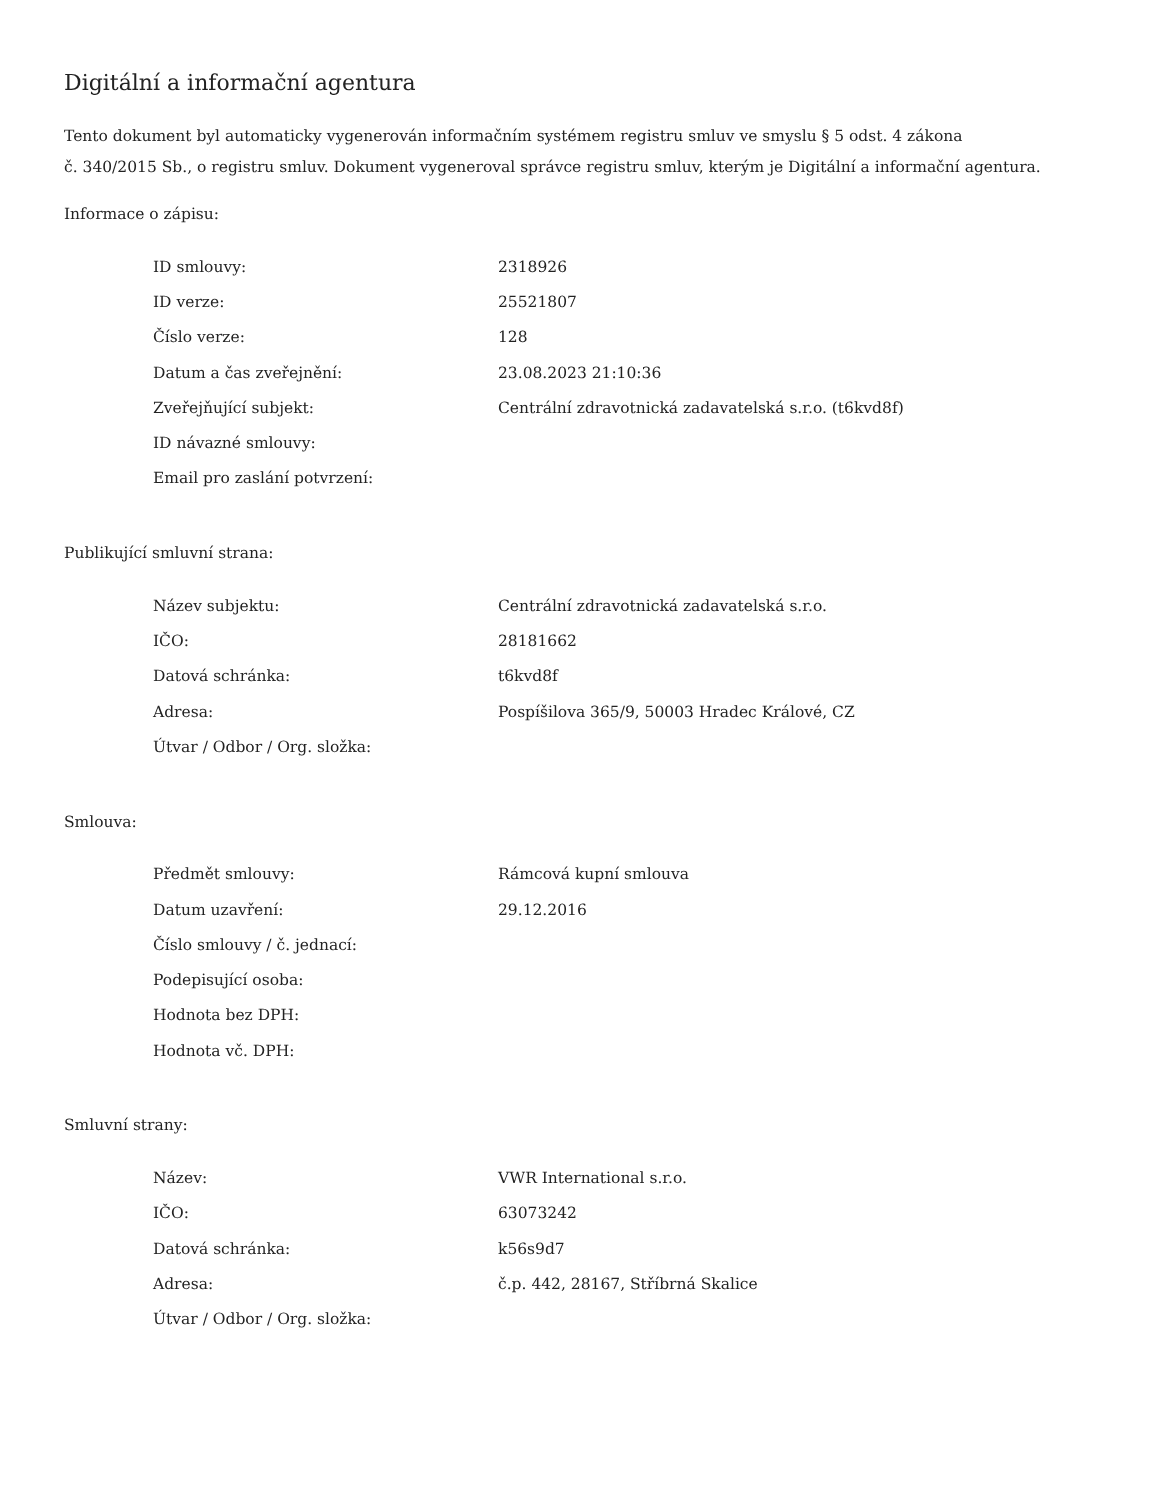Digitální a informační agentura
Tento dokument byl automaticky vygenerován informačním systémem registru smluv ve smyslu § 5 odst. 4 zákona
č. 340/2015 Sb., o registru smluv. Dokument vygeneroval správce registru smluv, kterým je Digitální a informační agentura.
Informace o zápisu:
| ID smlouvy: | 2318926 |
| ID verze: | 25521807 |
| Číslo verze: | 128 |
| Datum a čas zveřejnění: | 23.08.2023 21:10:36 |
| Zveřejňující subjekt: | Centrální zdravotnická zadavatelská s.r.o. (t6kvd8f) |
| ID návazné smlouvy: | |
| Email pro zaslání potvrzení: | |
Publikující smluvní strana:
| Název subjektu: | Centrální zdravotnická zadavatelská s.r.o. |
| IČO: | 28181662 |
| Datová schránka: | t6kvd8f |
| Adresa: | Pospíšilova 365/9, 50003 Hradec Králové, CZ |
| Útvar / Odbor / Org. složka: | |
Smlouva:
| Předmět smlouvy: | Rámcová kupní smlouva |
| Datum uzavření: | 29.12.2016 |
| Číslo smlouvy / č. jednací: | |
| Podepisující osoba: | |
| Hodnota bez DPH: | |
| Hodnota vč. DPH: | |
Smluvní strany:
| Název: | VWR International s.r.o. |
| IČO: | 63073242 |
| Datová schránka: | k56s9d7 |
| Adresa: | č.p. 442, 28167, Stříbrná Skalice |
| Útvar / Odbor / Org. složka: | |